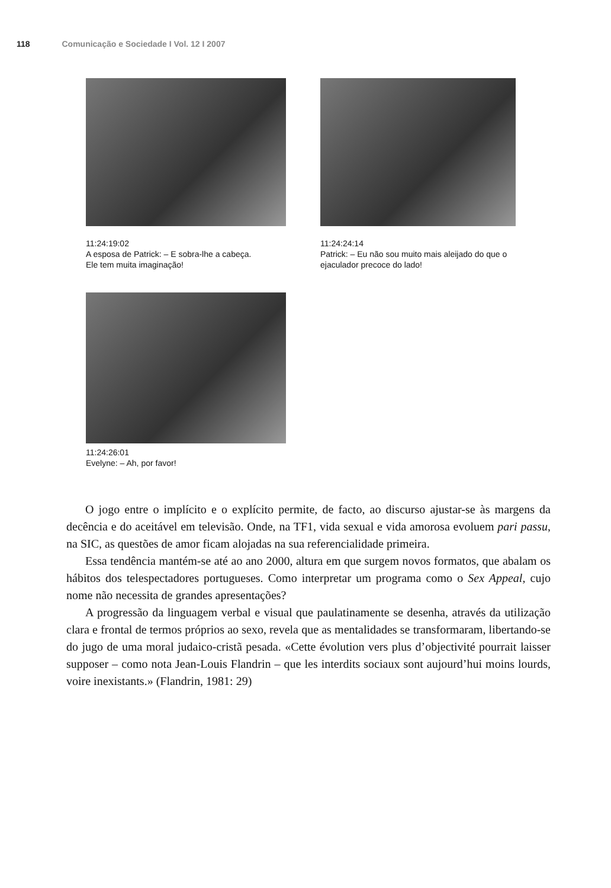118 Comunicação e Sociedade I Vol. 12 I 2007
11:24:19:02
A esposa de Patrick: – E sobra-lhe a cabeça.
Ele tem muita imaginação!
11:24:24:14
Patrick: – Eu não sou muito mais aleijado do que o
ejaculador precoce do lado!
11:24:26:01
Evelyne: – Ah, por favor!
O jogo entre o implícito e o explícito permite, de facto, ao discurso ajustar-se às margens da decência e do aceitável em televisão. Onde, na TF1, vida sexual e vida amorosa evoluem pari passu, na SIC, as questões de amor ficam alojadas na sua referencialidade primeira.
Essa tendência mantém-se até ao ano 2000, altura em que surgem novos formatos, que abalam os hábitos dos telespectadores portugueses. Como interpretar um programa como o Sex Appeal, cujo nome não necessita de grandes apresentações?
A progressão da linguagem verbal e visual que paulatinamente se desenha, através da utilização clara e frontal de termos próprios ao sexo, revela que as mentalidades se transformaram, libertando-se do jugo de uma moral judaico-cristã pesada. «Cette évolution vers plus d’objectivité pourrait laisser supposer – como nota Jean-Louis Flandrin – que les interdits sociaux sont aujourd’hui moins lourds, voire inexistants.» (Flandrin, 1981: 29)